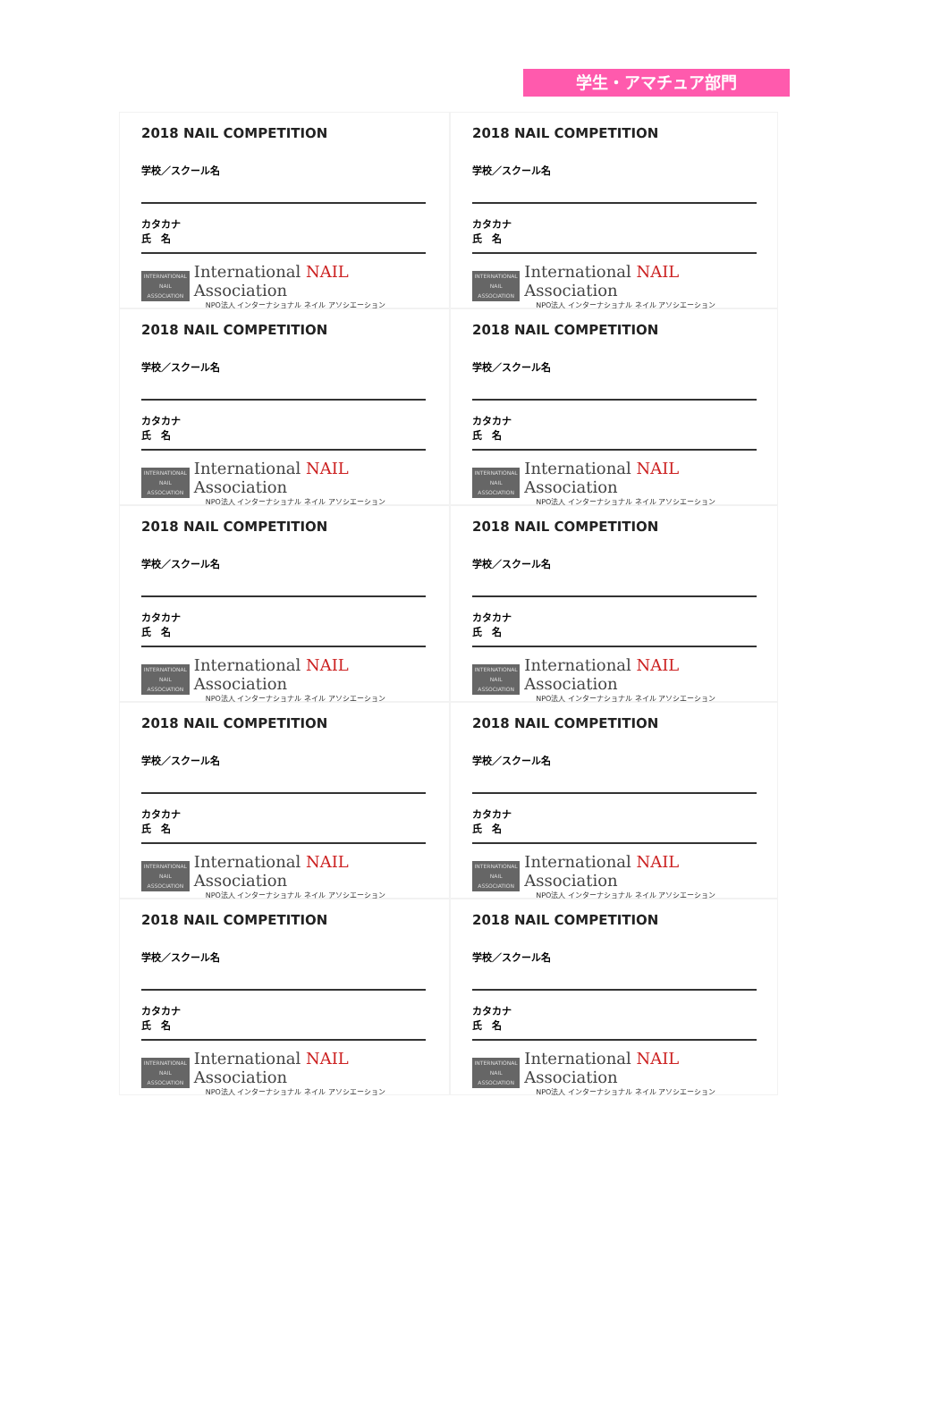学生・アマチュア部門
2018 NAIL COMPETITION
学校／スクール名
カタカナ
氏　名
INTERNATIONAL
NAIL
ASSOCIATION
International NAIL Association
NPO法人 インターナショナル ネイル アソシエーション
2018 NAIL COMPETITION
学校／スクール名
カタカナ
氏　名
INTERNATIONAL
NAIL
ASSOCIATION
International NAIL Association
NPO法人 インターナショナル ネイル アソシエーション
2018 NAIL COMPETITION
学校／スクール名
カタカナ
氏　名
INTERNATIONAL
NAIL
ASSOCIATION
International NAIL Association
NPO法人 インターナショナル ネイル アソシエーション
2018 NAIL COMPETITION
学校／スクール名
カタカナ
氏　名
INTERNATIONAL
NAIL
ASSOCIATION
International NAIL Association
NPO法人 インターナショナル ネイル アソシエーション
2018 NAIL COMPETITION
学校／スクール名
カタカナ
氏　名
INTERNATIONAL
NAIL
ASSOCIATION
International NAIL Association
NPO法人 インターナショナル ネイル アソシエーション
2018 NAIL COMPETITION
学校／スクール名
カタカナ
氏　名
INTERNATIONAL
NAIL
ASSOCIATION
International NAIL Association
NPO法人 インターナショナル ネイル アソシエーション
2018 NAIL COMPETITION
学校／スクール名
カタカナ
氏　名
INTERNATIONAL
NAIL
ASSOCIATION
International NAIL Association
NPO法人 インターナショナル ネイル アソシエーション
2018 NAIL COMPETITION
学校／スクール名
カタカナ
氏　名
INTERNATIONAL
NAIL
ASSOCIATION
International NAIL Association
NPO法人 インターナショナル ネイル アソシエーション
2018 NAIL COMPETITION
学校／スクール名
カタカナ
氏　名
INTERNATIONAL
NAIL
ASSOCIATION
International NAIL Association
NPO法人 インターナショナル ネイル アソシエーション
2018 NAIL COMPETITION
学校／スクール名
カタカナ
氏　名
INTERNATIONAL
NAIL
ASSOCIATION
International NAIL Association
NPO法人 インターナショナル ネイル アソシエーション